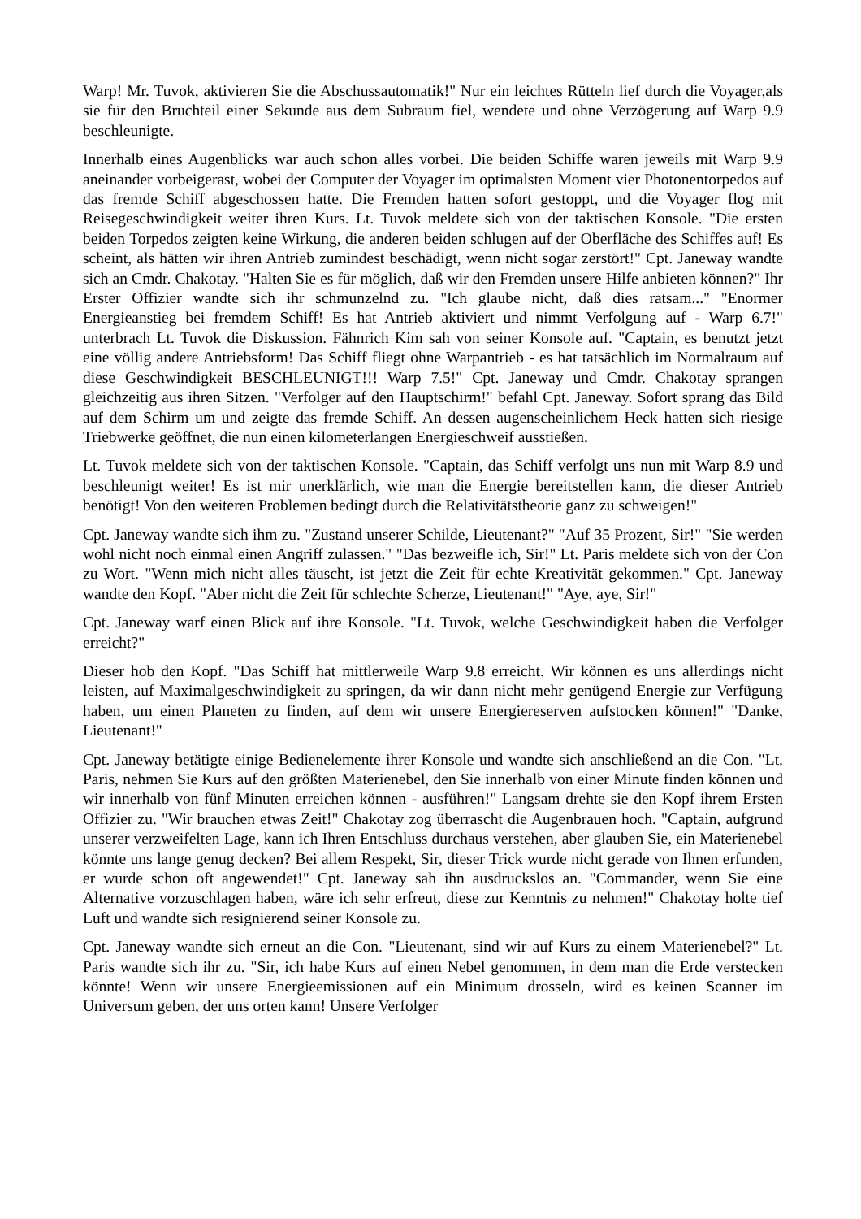Warp! Mr. Tuvok, aktivieren Sie die Abschussautomatik!" Nur ein leichtes Rütteln lief durch die Voyager,als sie für den Bruchteil einer Sekunde aus dem Subraum fiel, wendete und ohne Verzögerung auf Warp 9.9 beschleunigte.
Innerhalb eines Augenblicks war auch schon alles vorbei. Die beiden Schiffe waren jeweils mit Warp 9.9 aneinander vorbeigerast, wobei der Computer der Voyager im optimalsten Moment vier Photonentorpedos auf das fremde Schiff abgeschossen hatte. Die Fremden hatten sofort gestoppt, und die Voyager flog mit Reisegeschwindigkeit weiter ihren Kurs. Lt. Tuvok meldete sich von der taktischen Konsole. "Die ersten beiden Torpedos zeigten keine Wirkung, die anderen beiden schlugen auf der Oberfläche des Schiffes auf! Es scheint, als hätten wir ihren Antrieb zumindest beschädigt, wenn nicht sogar zerstört!" Cpt. Janeway wandte sich an Cmdr. Chakotay. "Halten Sie es für möglich, daß wir den Fremden unsere Hilfe anbieten können?" Ihr Erster Offizier wandte sich ihr schmunzelnd zu. "Ich glaube nicht, daß dies ratsam..." "Enormer Energieanstieg bei fremdem Schiff! Es hat Antrieb aktiviert und nimmt Verfolgung auf - Warp 6.7!" unterbrach Lt. Tuvok die Diskussion. Fähnrich Kim sah von seiner Konsole auf. "Captain, es benutzt jetzt eine völlig andere Antriebsform! Das Schiff fliegt ohne Warpantrieb - es hat tatsächlich im Normalraum auf diese Geschwindigkeit BESCHLEUNIGT!!! Warp 7.5!" Cpt. Janeway und Cmdr. Chakotay sprangen gleichzeitig aus ihren Sitzen. "Verfolger auf den Hauptschirm!" befahl Cpt. Janeway. Sofort sprang das Bild auf dem Schirm um und zeigte das fremde Schiff. An dessen augenscheinlichem Heck hatten sich riesige Triebwerke geöffnet, die nun einen kilometerlangen Energieschweif ausstießen.
Lt. Tuvok meldete sich von der taktischen Konsole. "Captain, das Schiff verfolgt uns nun mit Warp 8.9 und beschleunigt weiter! Es ist mir unerklärlich, wie man die Energie bereitstellen kann, die dieser Antrieb benötigt! Von den weiteren Problemen bedingt durch die Relativitätstheorie ganz zu schweigen!"
Cpt. Janeway wandte sich ihm zu. "Zustand unserer Schilde, Lieutenant?" "Auf 35 Prozent, Sir!" "Sie werden wohl nicht noch einmal einen Angriff zulassen." "Das bezweifle ich, Sir!" Lt. Paris meldete sich von der Con zu Wort. "Wenn mich nicht alles täuscht, ist jetzt die Zeit für echte Kreativität gekommen." Cpt. Janeway wandte den Kopf. "Aber nicht die Zeit für schlechte Scherze, Lieutenant!" "Aye, aye, Sir!"
Cpt. Janeway warf einen Blick auf ihre Konsole. "Lt. Tuvok, welche Geschwindigkeit haben die Verfolger erreicht?"
Dieser hob den Kopf. "Das Schiff hat mittlerweile Warp 9.8 erreicht. Wir können es uns allerdings nicht leisten, auf Maximalgeschwindigkeit zu springen, da wir dann nicht mehr genügend Energie zur Verfügung haben, um einen Planeten zu finden, auf dem wir unsere Energiereserven aufstocken können!" "Danke, Lieutenant!"
Cpt. Janeway betätigte einige Bedienelemente ihrer Konsole und wandte sich anschließend an die Con. "Lt. Paris, nehmen Sie Kurs auf den größten Materienebel, den Sie innerhalb von einer Minute finden können und wir innerhalb von fünf Minuten erreichen können - ausführen!" Langsam drehte sie den Kopf ihrem Ersten Offizier zu. "Wir brauchen etwas Zeit!" Chakotay zog überrascht die Augenbrauen hoch. "Captain, aufgrund unserer verzweifelten Lage, kann ich Ihren Entschluss durchaus verstehen, aber glauben Sie, ein Materienebel könnte uns lange genug decken? Bei allem Respekt, Sir, dieser Trick wurde nicht gerade von Ihnen erfunden, er wurde schon oft angewendet!" Cpt. Janeway sah ihn ausdruckslos an. "Commander, wenn Sie eine Alternative vorzuschlagen haben, wäre ich sehr erfreut, diese zur Kenntnis zu nehmen!" Chakotay holte tief Luft und wandte sich resignierend seiner Konsole zu.
Cpt. Janeway wandte sich erneut an die Con. "Lieutenant, sind wir auf Kurs zu einem Materienebel?" Lt. Paris wandte sich ihr zu. "Sir, ich habe Kurs auf einen Nebel genommen, in dem man die Erde verstecken könnte! Wenn wir unsere Energieemissionen auf ein Minimum drosseln, wird es keinen Scanner im Universum geben, der uns orten kann! Unsere Verfolger